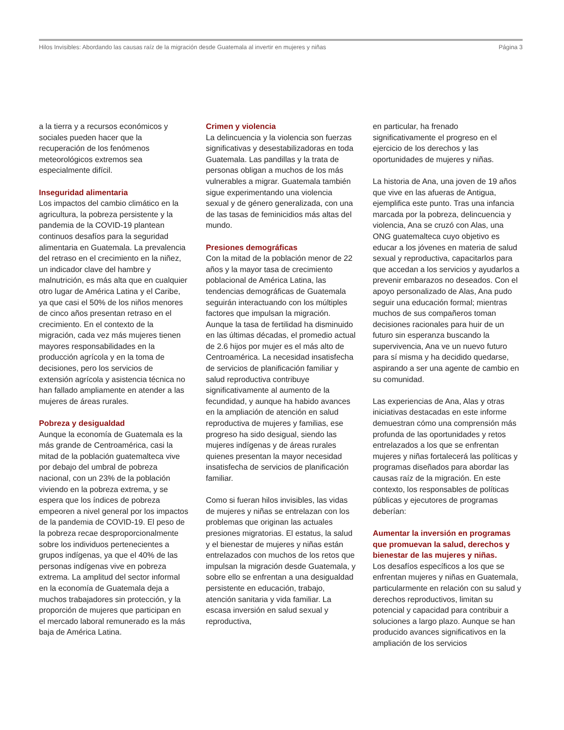Hilos Invisibles: Abordando las causas raíz de la migración desde Guatemala al invertir en mujeres y niñas Página 3
a la tierra y a recursos económicos y sociales pueden hacer que la recuperación de los fenómenos meteorológicos extremos sea especialmente difícil.
Inseguridad alimentaria
Los impactos del cambio climático en la agricultura, la pobreza persistente y la pandemia de la COVID-19 plantean continuos desafíos para la seguridad alimentaria en Guatemala. La prevalencia del retraso en el crecimiento en la niñez, un indicador clave del hambre y malnutrición, es más alta que en cualquier otro lugar de América Latina y el Caribe, ya que casi el 50% de los niños menores de cinco años presentan retraso en el crecimiento. En el contexto de la migración, cada vez más mujeres tienen mayores responsabilidades en la producción agrícola y en la toma de decisiones, pero los servicios de extensión agrícola y asistencia técnica no han fallado ampliamente en atender a las mujeres de áreas rurales.
Pobreza y desigualdad
Aunque la economía de Guatemala es la más grande de Centroamérica, casi la mitad de la población guatemalteca vive por debajo del umbral de pobreza nacional, con un 23% de la población viviendo en la pobreza extrema, y se espera que los índices de pobreza empeoren a nivel general por los impactos de la pandemia de COVID-19. El peso de la pobreza recae desproporcionalmente sobre los individuos pertenecientes a grupos indígenas, ya que el 40% de las personas indígenas vive en pobreza extrema. La amplitud del sector informal en la economía de Guatemala deja a muchos trabajadores sin protección, y la proporción de mujeres que participan en el mercado laboral remunerado es la más baja de América Latina.
Crimen y violencia
La delincuencia y la violencia son fuerzas significativas y desestabilizadoras en toda Guatemala. Las pandillas y la trata de personas obligan a muchos de los más vulnerables a migrar. Guatemala también sigue experimentando una violencia sexual y de género generalizada, con una de las tasas de feminicidios más altas del mundo.
Presiones demográficas
Con la mitad de la población menor de 22 años y la mayor tasa de crecimiento poblacional de América Latina, las tendencias demográficas de Guatemala seguirán interactuando con los múltiples factores que impulsan la migración. Aunque la tasa de fertilidad ha disminuido en las últimas décadas, el promedio actual de 2.6 hijos por mujer es el más alto de Centroamérica. La necesidad insatisfecha de servicios de planificación familiar y salud reproductiva contribuye significativamente al aumento de la fecundidad, y aunque ha habido avances en la ampliación de atención en salud reproductiva de mujeres y familias, ese progreso ha sido desigual, siendo las mujeres indígenas y de áreas rurales quienes presentan la mayor necesidad insatisfecha de servicios de planificación familiar.
Como si fueran hilos invisibles, las vidas de mujeres y niñas se entrelazan con los problemas que originan las actuales presiones migratorias. El estatus, la salud y el bienestar de mujeres y niñas están entrelazados con muchos de los retos que impulsan la migración desde Guatemala, y sobre ello se enfrentan a una desigualdad persistente en educación, trabajo, atención sanitaria y vida familiar. La escasa inversión en salud sexual y reproductiva,
en particular, ha frenado significativamente el progreso en el ejercicio de los derechos y las oportunidades de mujeres y niñas.
La historia de Ana, una joven de 19 años que vive en las afueras de Antigua, ejemplifica este punto. Tras una infancia marcada por la pobreza, delincuencia y violencia, Ana se cruzó con Alas, una ONG guatemalteca cuyo objetivo es educar a los jóvenes en materia de salud sexual y reproductiva, capacitarlos para que accedan a los servicios y ayudarlos a prevenir embarazos no deseados. Con el apoyo personalizado de Alas, Ana pudo seguir una educación formal; mientras muchos de sus compañeros toman decisiones racionales para huir de un futuro sin esperanza buscando la supervivencia, Ana ve un nuevo futuro para sí misma y ha decidido quedarse, aspirando a ser una agente de cambio en su comunidad.
Las experiencias de Ana, Alas y otras iniciativas destacadas en este informe demuestran cómo una comprensión más profunda de las oportunidades y retos entrelazados a los que se enfrentan mujeres y niñas fortalecerá las políticas y programas diseñados para abordar las causas raíz de la migración. En este contexto, los responsables de políticas públicas y ejecutores de programas deberían:
Aumentar la inversión en programas que promuevan la salud, derechos y bienestar de las mujeres y niñas.
Los desafíos específicos a los que se enfrentan mujeres y niñas en Guatemala, particularmente en relación con su salud y derechos reproductivos, limitan su potencial y capacidad para contribuir a soluciones a largo plazo. Aunque se han producido avances significativos en la ampliación de los servicios